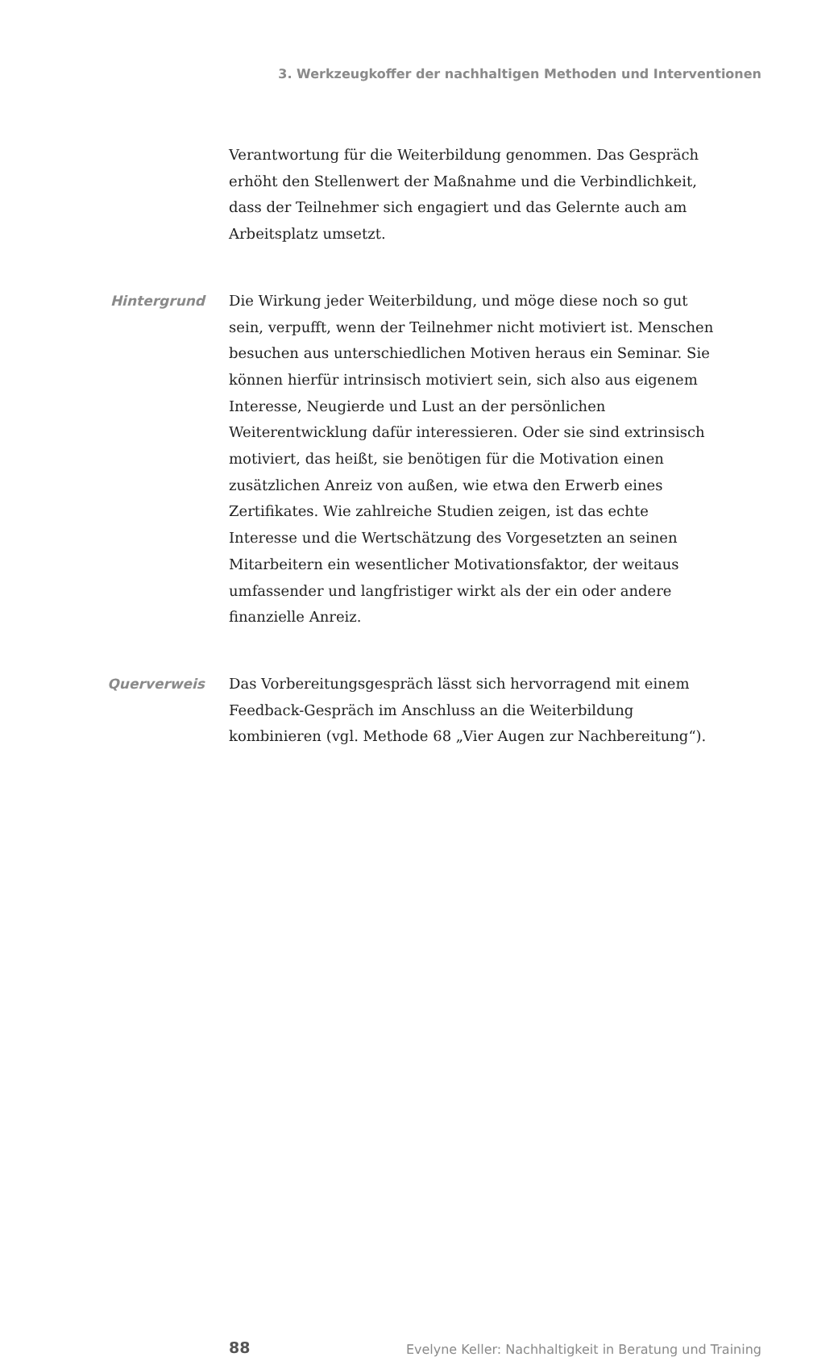3. Werkzeugkoffer der nachhaltigen Methoden und Interventionen
Verantwortung für die Weiterbildung genommen. Das Gespräch erhöht den Stellenwert der Maßnahme und die Verbindlichkeit, dass der Teilnehmer sich engagiert und das Gelernte auch am Arbeitsplatz umsetzt.
Hintergrund Die Wirkung jeder Weiterbildung, und möge diese noch so gut sein, verpufft, wenn der Teilnehmer nicht motiviert ist. Menschen besuchen aus unterschiedlichen Motiven heraus ein Seminar. Sie können hierfür intrinsisch motiviert sein, sich also aus eigenem Interesse, Neugierde und Lust an der persönlichen Weiterentwicklung dafür interessieren. Oder sie sind extrinsisch motiviert, das heißt, sie benötigen für die Motivation einen zusätzlichen Anreiz von außen, wie etwa den Erwerb eines Zertifikates. Wie zahlreiche Studien zeigen, ist das echte Interesse und die Wertschätzung des Vorgesetzten an seinen Mitarbeitern ein wesentlicher Motivationsfaktor, der weitaus umfassender und langfristiger wirkt als der ein oder andere finanzielle Anreiz.
Querverweis Das Vorbereitungsgespräch lässt sich hervorragend mit einem Feedback-Gespräch im Anschluss an die Weiterbildung kombinieren (vgl. Methode 68 „Vier Augen zur Nachbereitung“).
88
Evelyne Keller: Nachhaltigkeit in Beratung und Training